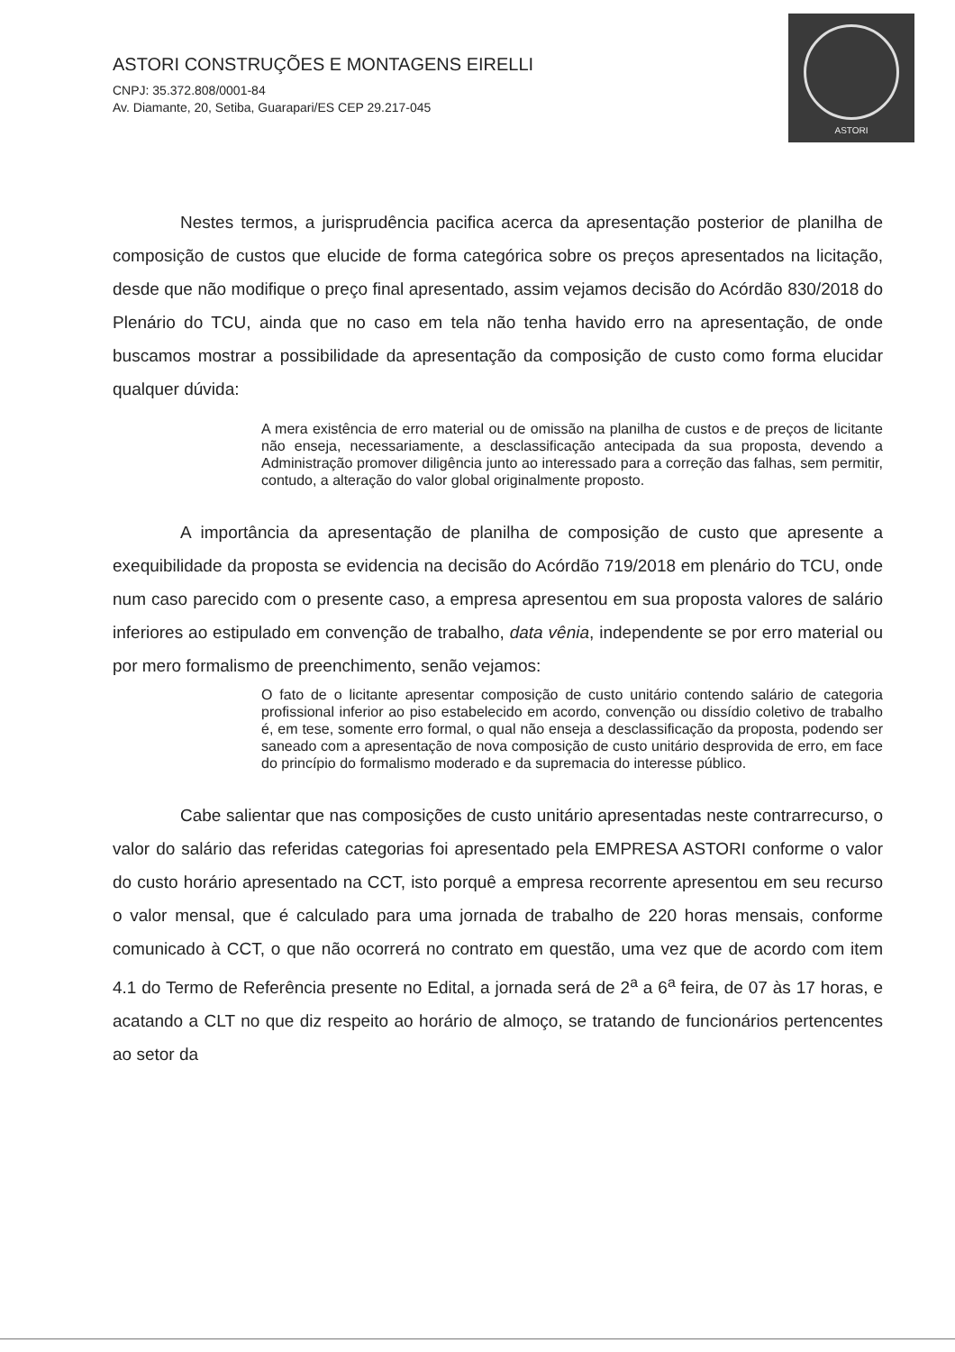ASTORI CONSTRUÇÕES E MONTAGENS EIRELLI
CNPJ: 35.372.808/0001-84
Av. Diamante, 20, Setiba, Guarapari/ES CEP 29.217-045
ASTORI
Nestes termos, a jurisprudência pacifica acerca da apresentação posterior de planilha de composição de custos que elucide de forma categórica sobre os preços apresentados na licitação, desde que não modifique o preço final apresentado, assim vejamos decisão do Acórdão 830/2018 do Plenário do TCU, ainda que no caso em tela não tenha havido erro na apresentação, de onde buscamos mostrar a possibilidade da apresentação da composição de custo como forma elucidar qualquer dúvida:
A mera existência de erro material ou de omissão na planilha de custos e de preços de licitante não enseja, necessariamente, a desclassificação antecipada da sua proposta, devendo a Administração promover diligência junto ao interessado para a correção das falhas, sem permitir, contudo, a alteração do valor global originalmente proposto.
A importância da apresentação de planilha de composição de custo que apresente a exequibilidade da proposta se evidencia na decisão do Acórdão 719/2018 em plenário do TCU, onde num caso parecido com o presente caso, a empresa apresentou em sua proposta valores de salário inferiores ao estipulado em convenção de trabalho, data vênia, independente se por erro material ou por mero formalismo de preenchimento, senão vejamos:
O fato de o licitante apresentar composição de custo unitário contendo salário de categoria profissional inferior ao piso estabelecido em acordo, convenção ou dissídio coletivo de trabalho é, em tese, somente erro formal, o qual não enseja a desclassificação da proposta, podendo ser saneado com a apresentação de nova composição de custo unitário desprovida de erro, em face do princípio do formalismo moderado e da supremacia do interesse público.
Cabe salientar que nas composições de custo unitário apresentadas neste contrarrecurso, o valor do salário das referidas categorias foi apresentado pela EMPRESA ASTORI conforme o valor do custo horário apresentado na CCT, isto porquê a empresa recorrente apresentou em seu recurso o valor mensal, que é calculado para uma jornada de trabalho de 220 horas mensais, conforme comunicado à CCT, o que não ocorrerá no contrato em questão, uma vez que de acordo com item 4.1 do Termo de Referência presente no Edital, a jornada será de 2<sup>a</sup> a 6<sup>a</sup> feira, de 07 às 17 horas, e acatando a CLT no que diz respeito ao horário de almoço, se tratando de funcionários pertencentes ao setor da